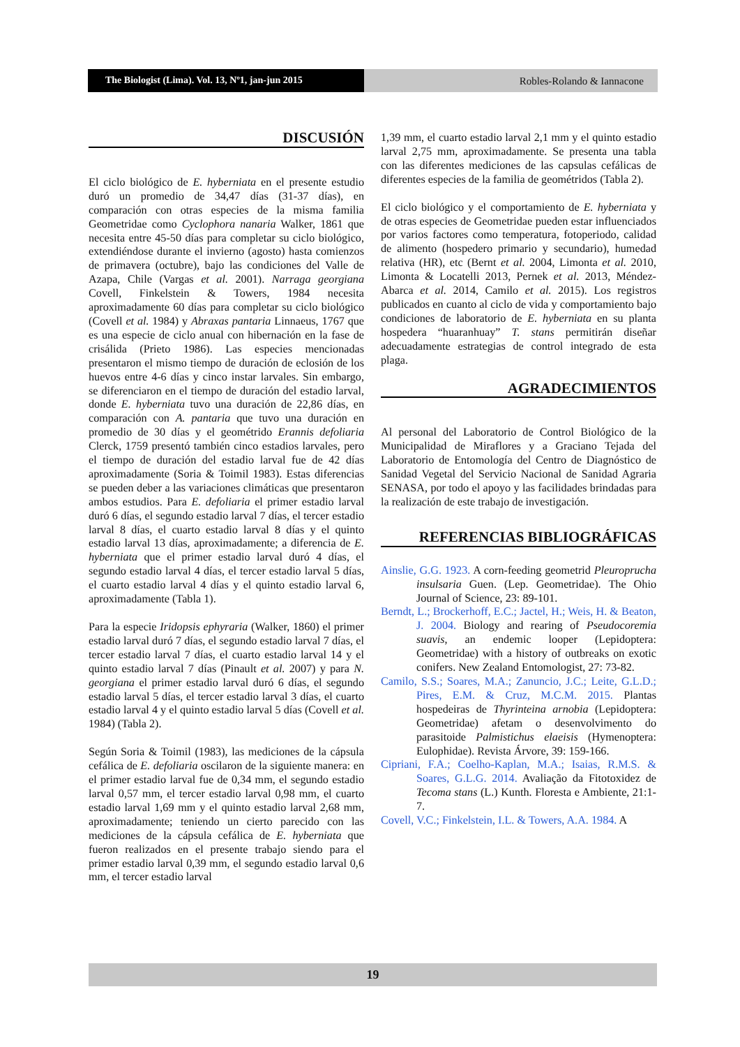The Biologist (Lima). Vol. 13, Nº1, jan-jun 2015
Robles-Rolando & Iannacone
DISCUSIÓN
El ciclo biológico de E. hyberniata en el presente estudio duró un promedio de 34,47 días (31-37 días), en comparación con otras especies de la misma familia Geometridae como Cyclophora nanaria Walker, 1861 que necesita entre 45-50 días para completar su ciclo biológico, extendiéndose durante el invierno (agosto) hasta comienzos de primavera (octubre), bajo las condiciones del Valle de Azapa, Chile (Vargas et al. 2001). Narraga georgiana Covell, Finkelstein & Towers, 1984 necesita aproximadamente 60 días para completar su ciclo biológico (Covell et al. 1984) y Abraxas pantaria Linnaeus, 1767 que es una especie de ciclo anual con hibernación en la fase de crisálida (Prieto 1986). Las especies mencionadas presentaron el mismo tiempo de duración de eclosión de los huevos entre 4-6 días y cinco instar larvales. Sin embargo, se diferenciaron en el tiempo de duración del estadio larval, donde E. hyberniata tuvo una duración de 22,86 días, en comparación con A. pantaria que tuvo una duración en promedio de 30 días y el geométrido Erannis defoliaria Clerck, 1759 presentó también cinco estadios larvales, pero el tiempo de duración del estadio larval fue de 42 días aproximadamente (Soria & Toimil 1983). Estas diferencias se pueden deber a las variaciones climáticas que presentaron ambos estudios. Para E. defoliaria el primer estadio larval duró 6 días, el segundo estadio larval 7 días, el tercer estadio larval 8 días, el cuarto estadio larval 8 días y el quinto estadio larval 13 días, aproximadamente; a diferencia de E. hyberniata que el primer estadio larval duró 4 días, el segundo estadio larval 4 días, el tercer estadio larval 5 días, el cuarto estadio larval 4 días y el quinto estadio larval 6, aproximadamente (Tabla 1).
Para la especie Iridopsis ephyraria (Walker, 1860) el primer estadio larval duró 7 días, el segundo estadio larval 7 días, el tercer estadio larval 7 días, el cuarto estadio larval 14 y el quinto estadio larval 7 días (Pinault et al. 2007) y para N. georgiana el primer estadio larval duró 6 días, el segundo estadio larval 5 días, el tercer estadio larval 3 días, el cuarto estadio larval 4 y el quinto estadio larval 5 días (Covell et al. 1984) (Tabla 2).
Según Soria & Toimil (1983), las mediciones de la cápsula cefálica de E. defoliaria oscilaron de la siguiente manera: en el primer estadio larval fue de 0,34 mm, el segundo estadio larval 0,57 mm, el tercer estadio larval 0,98 mm, el cuarto estadio larval 1,69 mm y el quinto estadio larval 2,68 mm, aproximadamente; teniendo un cierto parecido con las mediciones de la cápsula cefálica de E. hyberniata que fueron realizados en el presente trabajo siendo para el primer estadio larval 0,39 mm, el segundo estadio larval 0,6 mm, el tercer estadio larval
1,39 mm, el cuarto estadio larval 2,1 mm y el quinto estadio larval 2,75 mm, aproximadamente. Se presenta una tabla con las diferentes mediciones de las capsulas cefálicas de diferentes especies de la familia de geométridos (Tabla 2).
El ciclo biológico y el comportamiento de E. hyberniata y de otras especies de Geometridae pueden estar influenciados por varios factores como temperatura, fotoperiodo, calidad de alimento (hospedero primario y secundario), humedad relativa (HR), etc (Bernt et al. 2004, Limonta et al. 2010, Limonta & Locatelli 2013, Pernek et al. 2013, Méndez-Abarca et al. 2014, Camilo et al. 2015). Los registros publicados en cuanto al ciclo de vida y comportamiento bajo condiciones de laboratorio de E. hyberniata en su planta hospedera “huaranhuay” T. stans permitirán diseñar adecuadamente estrategias de control integrado de esta plaga.
AGRADECIMIENTOS
Al personal del Laboratorio de Control Biológico de la Municipalidad de Miraflores y a Graciano Tejada del Laboratorio de Entomología del Centro de Diagnóstico de Sanidad Vegetal del Servicio Nacional de Sanidad Agraria SENASA, por todo el apoyo y las facilidades brindadas para la realización de este trabajo de investigación.
REFERENCIAS BIBLIOGRÁFICAS
Ainslie, G.G. 1923. A corn-feeding geometrid Pleuroprucha insulsaria Guen. (Lep. Geometridae). The Ohio Journal of Science, 23: 89-101.
Berndt, L.; Brockerhoff, E.C.; Jactel, H.; Weis, H. & Beaton, J. 2004. Biology and rearing of Pseudocoremia suavis, an endemic looper (Lepidoptera: Geometridae) with a history of outbreaks on exotic conifers. New Zealand Entomologist, 27: 73-82.
Camilo, S.S.; Soares, M.A.; Zanuncio, J.C.; Leite, G.L.D.; Pires, E.M. & Cruz, M.C.M. 2015. Plantas hospedeiras de Thyrinteina arnobia (Lepidoptera: Geometridae) afetam o desenvolvimento do parasitoide Palmistichus elaeisis (Hymenoptera: Eulophidae). Revista Árvore, 39: 159-166.
Cipriani, F.A.; Coelho-Kaplan, M.A.; Isaias, R.M.S. & Soares, G.L.G. 2014. Avaliação da Fitotoxidez de Tecoma stans (L.) Kunth. Floresta e Ambiente, 21:1-7.
Covell, V.C.; Finkelstein, I.L. & Towers, A.A. 1984. A
19